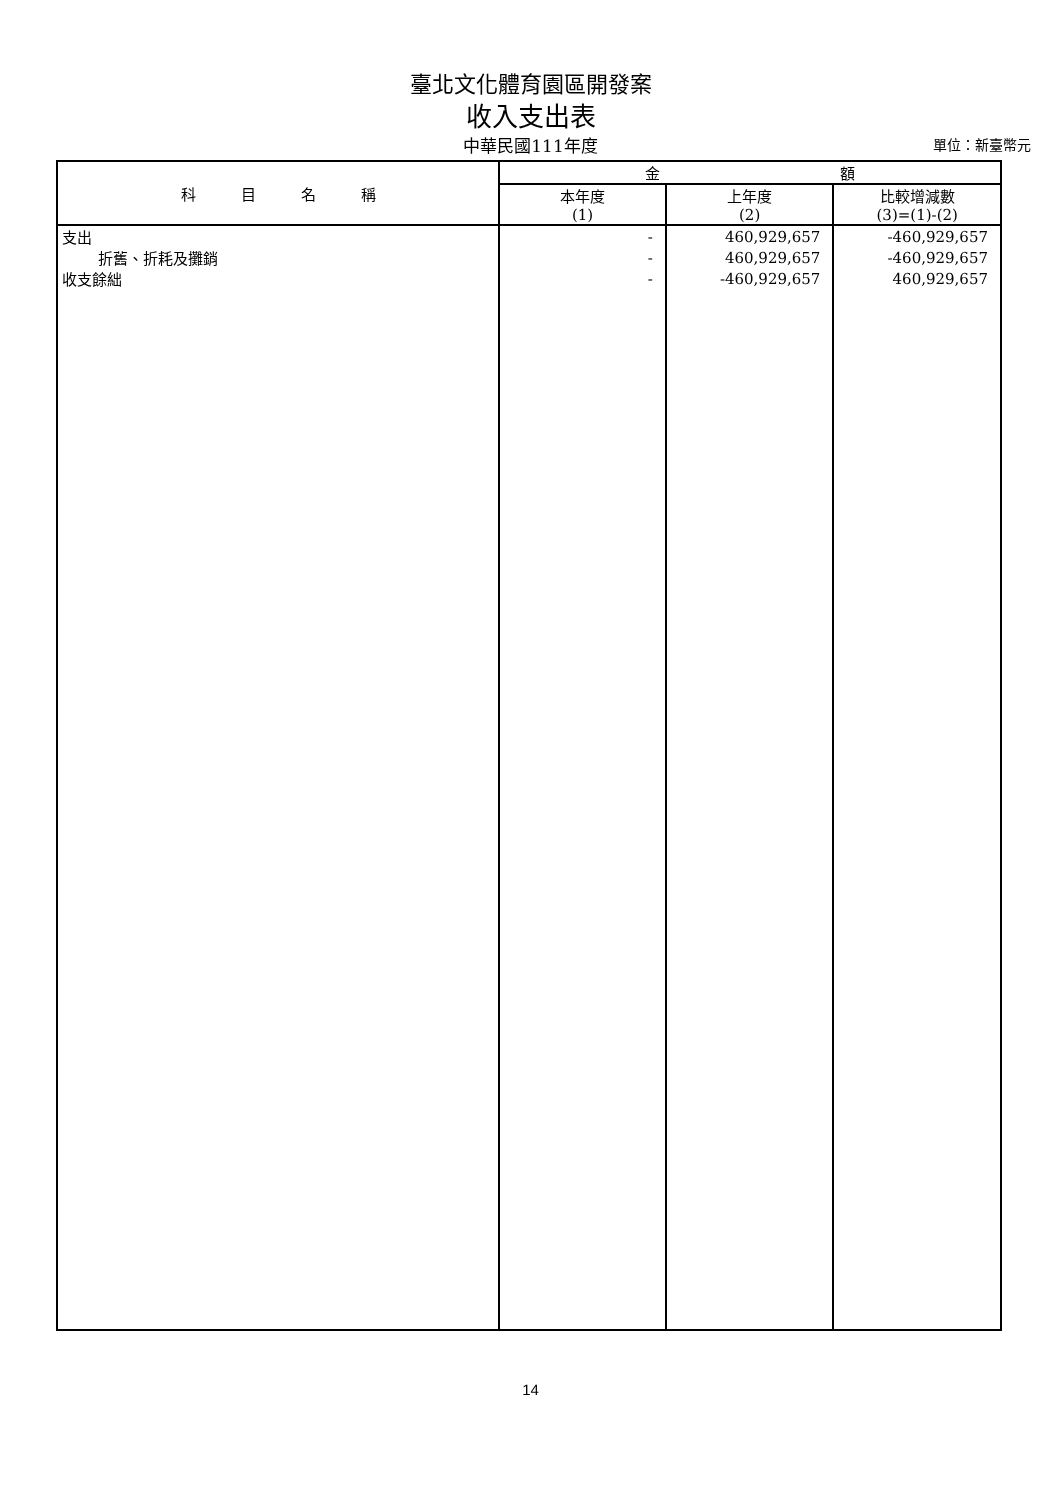臺北文化體育園區開發案
收入支出表
中華民國111年度
單位：新臺幣元
| 科 目 名 稱 | 金 額 | | |
| --- | --- | --- | --- |
| | 本年度 (1) | 上年度 (2) | 比較增減數 (3)=(1)-(2) |
| 支出 | - | 460,929,657 | -460,929,657 |
| 折舊、折耗及攤銷 | - | 460,929,657 | -460,929,657 |
| 收支餘絀 | - | -460,929,657 | 460,929,657 |
14